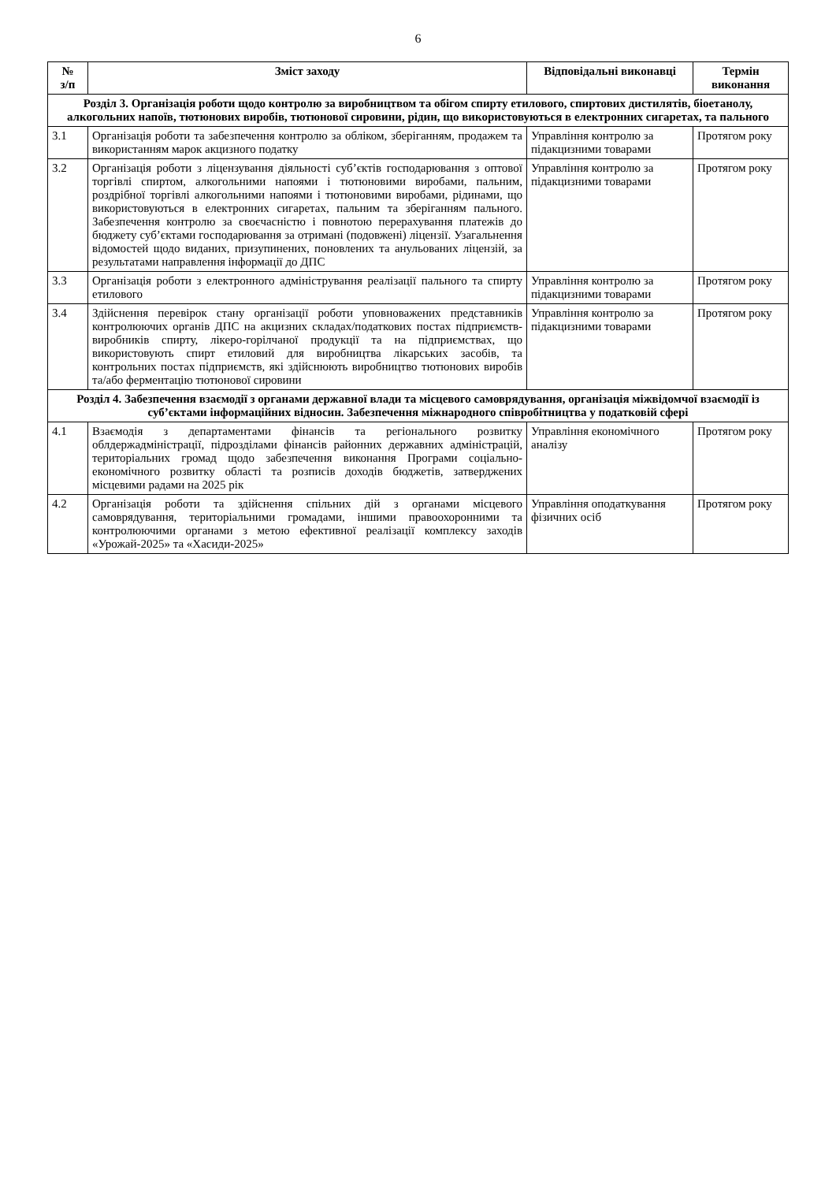6
| № з/п | Зміст заходу | Відповідальні виконавці | Термін виконання |
| --- | --- | --- | --- |
| Розділ 3. Організація роботи щодо контролю за виробництвом та обігом спирту етилового, спиртових дистилятів, біоетанолу, алкогольних напоїв, тютюнових виробів, тютюнової сировини, рідин, що використовуються в електронних сигаретах, та пального | | | |
| 3.1 | Організація роботи та забезпечення контролю за обліком, зберіганням, продажем та використанням марок акцизного податку | Управління контролю за підакцизними товарами | Протягом року |
| 3.2 | Організація роботи з ліцензування діяльності суб’єктів господарювання з оптової торгівлі спиртом, алкогольними напоями і тютюновими виробами, пальним, роздрібної торгівлі алкогольними напоями і тютюновими виробами, рідинами, що використовуються в електронних сигаретах, пальним та зберіганням пального. Забезпечення контролю за своєчасністю і повнотою перерахування платежів до бюджету суб’єктами господарювання за отримані (подовжені) ліцензії. Узагальнення відомостей щодо виданих, призупинених, поновлених та анульованих ліцензій, за результатами направлення інформації до ДПС | Управління контролю за підакцизними товарами | Протягом року |
| 3.3 | Організація роботи з електронного адміністрування реалізації пального та спирту етилового | Управління контролю за підакцизними товарами | Протягом року |
| 3.4 | Здійснення перевірок стану організації роботи уповноважених представників контролюючих органів ДПС на акцизних складах/податкових постах підприємств-виробників спирту, лікеро-горілчаної продукції та на підприємствах, що використовують спирт етиловий для виробництва лікарських засобів, та контрольних постах підприємств, які здійснюють виробництво тютюнових виробів та/або ферментацію тютюнової сировини | Управління контролю за підакцизними товарами | Протягом року |
| Розділ 4. Забезпечення взаємодії з органами державної влади та місцевого самоврядування, організація міжвідомчої взаємодії із суб’єктами інформаційних відносин. Забезпечення міжнародного співробітництва у податковій сфері | | | |
| 4.1 | Взаємодія з департаментами фінансів та регіонального розвитку облдержадміністрації, підрозділами фінансів районних державних адміністрацій, територіальних громад щодо забезпечення виконання Програми соціально-економічного розвитку області та розписів доходів бюджетів, затверджених місцевими радами на 2025 рік | Управління економічного аналізу | Протягом року |
| 4.2 | Організація роботи та здійснення спільних дій з органами місцевого самоврядування, територіальними громадами, іншими правоохоронними та контролюючими органами з метою ефективної реалізації комплексу заходів «Урожай-2025» та «Хасиди-2025» | Управління оподаткування фізичних осіб | Протягом року |